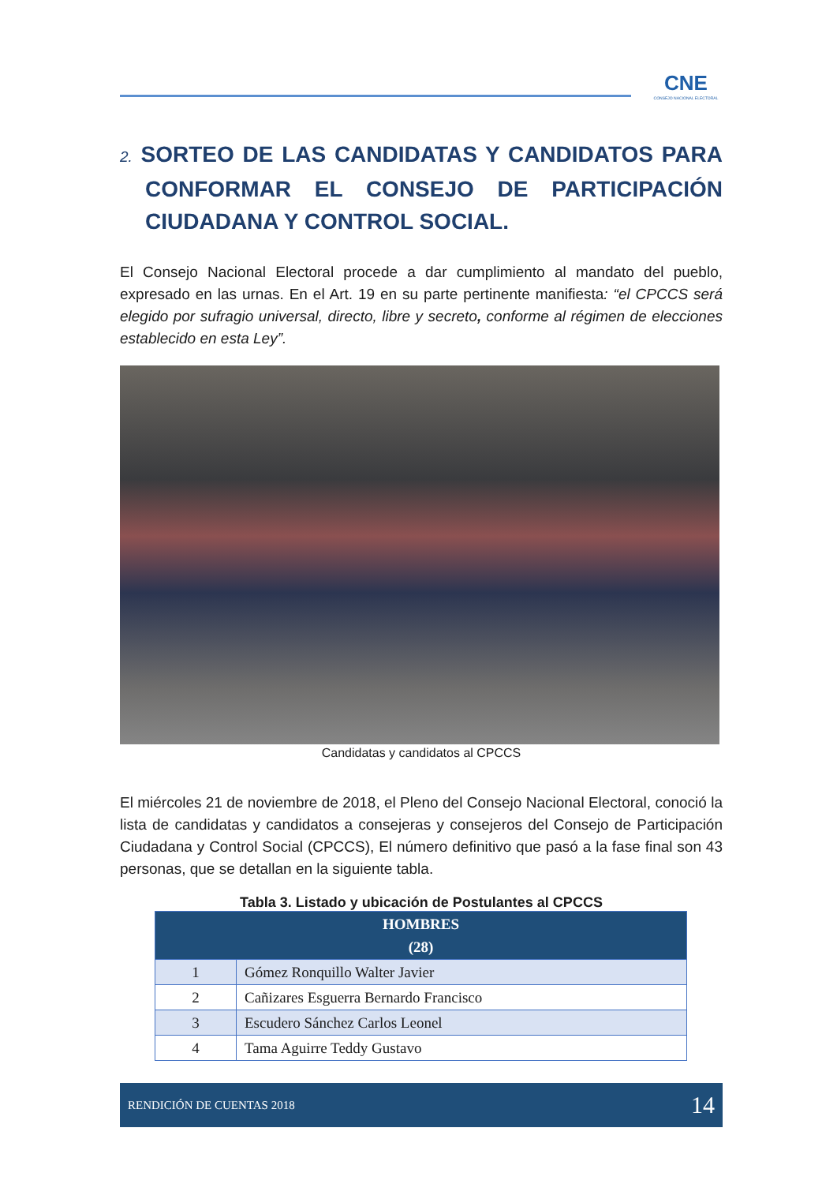CNE
CONSEJO NACIONAL ELECTORAL
2. SORTEO DE LAS CANDIDATAS Y CANDIDATOS PARA CONFORMAR EL CONSEJO DE PARTICIPACIÓN CIUDADANA Y CONTROL SOCIAL.
El Consejo Nacional Electoral procede a dar cumplimiento al mandato del pueblo, expresado en las urnas. En el Art. 19 en su parte pertinente manifiesta: “el CPCCS será elegido por sufragio universal, directo, libre y secreto, conforme al régimen de elecciones establecido en esta Ley”.
Candidatas y candidatos al CPCCS
El miércoles 21 de noviembre de 2018, el Pleno del Consejo Nacional Electoral, conoció la lista de candidatas y candidatos a consejeras y consejeros del Consejo de Participación Ciudadana y Control Social (CPCCS), El número definitivo que pasó a la fase final son 43 personas, que se detallan en la siguiente tabla.
Tabla 3. Listado y ubicación de Postulantes al CPCCS
| HOMBRES (28) | |
| --- | --- |
| 1 | Gómez Ronquillo Walter Javier |
| 2 | Cañizares Esguerra Bernardo Francisco |
| 3 | Escudero Sánchez Carlos Leonel |
| 4 | Tama Aguirre Teddy Gustavo |
RENDICIÓN DE CUENTAS 2018 14